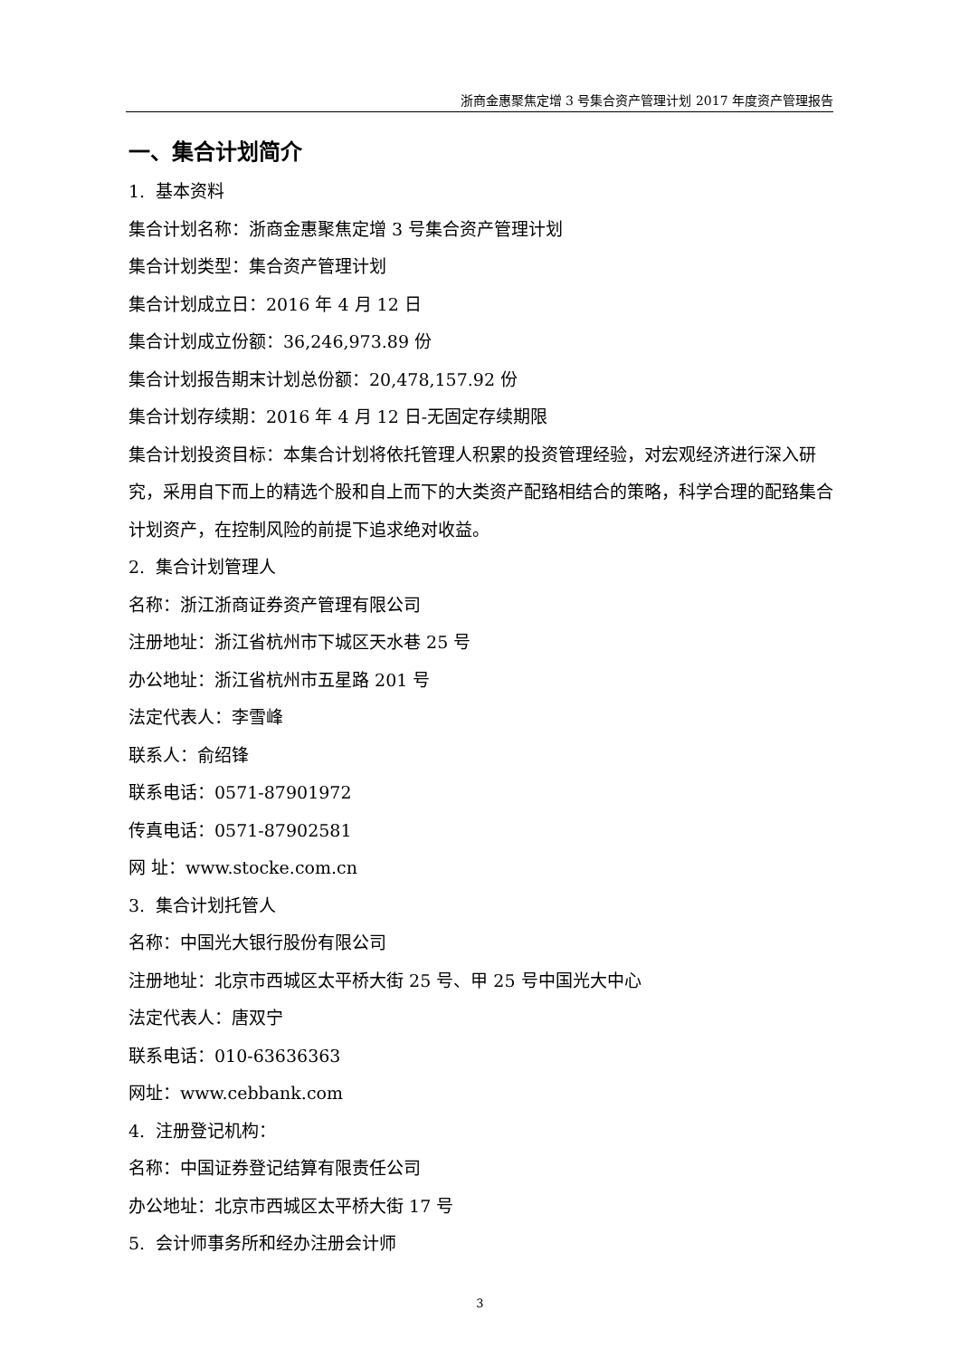浙商金惠聚焦定增 3 号集合资产管理计划 2017 年度资产管理报告
一、集合计划简介
1. 基本资料
集合计划名称：浙商金惠聚焦定增 3 号集合资产管理计划
集合计划类型：集合资产管理计划
集合计划成立日：2016 年 4 月 12 日
集合计划成立份额：36,246,973.89 份
集合计划报告期末计划总份额：20,478,157.92 份
集合计划存续期：2016 年 4 月 12 日-无固定存续期限
集合计划投资目标：本集合计划将依托管理人积累的投资管理经验，对宏观经济进行深入研究，采用自下而上的精选个股和自上而下的大类资产配臵相结合的策略，科学合理的配臵集合计划资产，在控制风险的前提下追求绝对收益。
2. 集合计划管理人
名称：浙江浙商证券资产管理有限公司
注册地址：浙江省杭州市下城区天水巷 25 号
办公地址：浙江省杭州市五星路 201 号
法定代表人：李雪峰
联系人：俞绍锋
联系电话：0571-87901972
传真电话：0571-87902581
网 址：www.stocke.com.cn
3. 集合计划托管人
名称：中国光大银行股份有限公司
注册地址：北京市西城区太平桥大街 25 号、甲 25 号中国光大中心
法定代表人：唐双宁
联系电话：010-63636363
网址：www.cebbank.com
4. 注册登记机构：
名称：中国证券登记结算有限责任公司
办公地址：北京市西城区太平桥大街 17 号
5. 会计师事务所和经办注册会计师
3